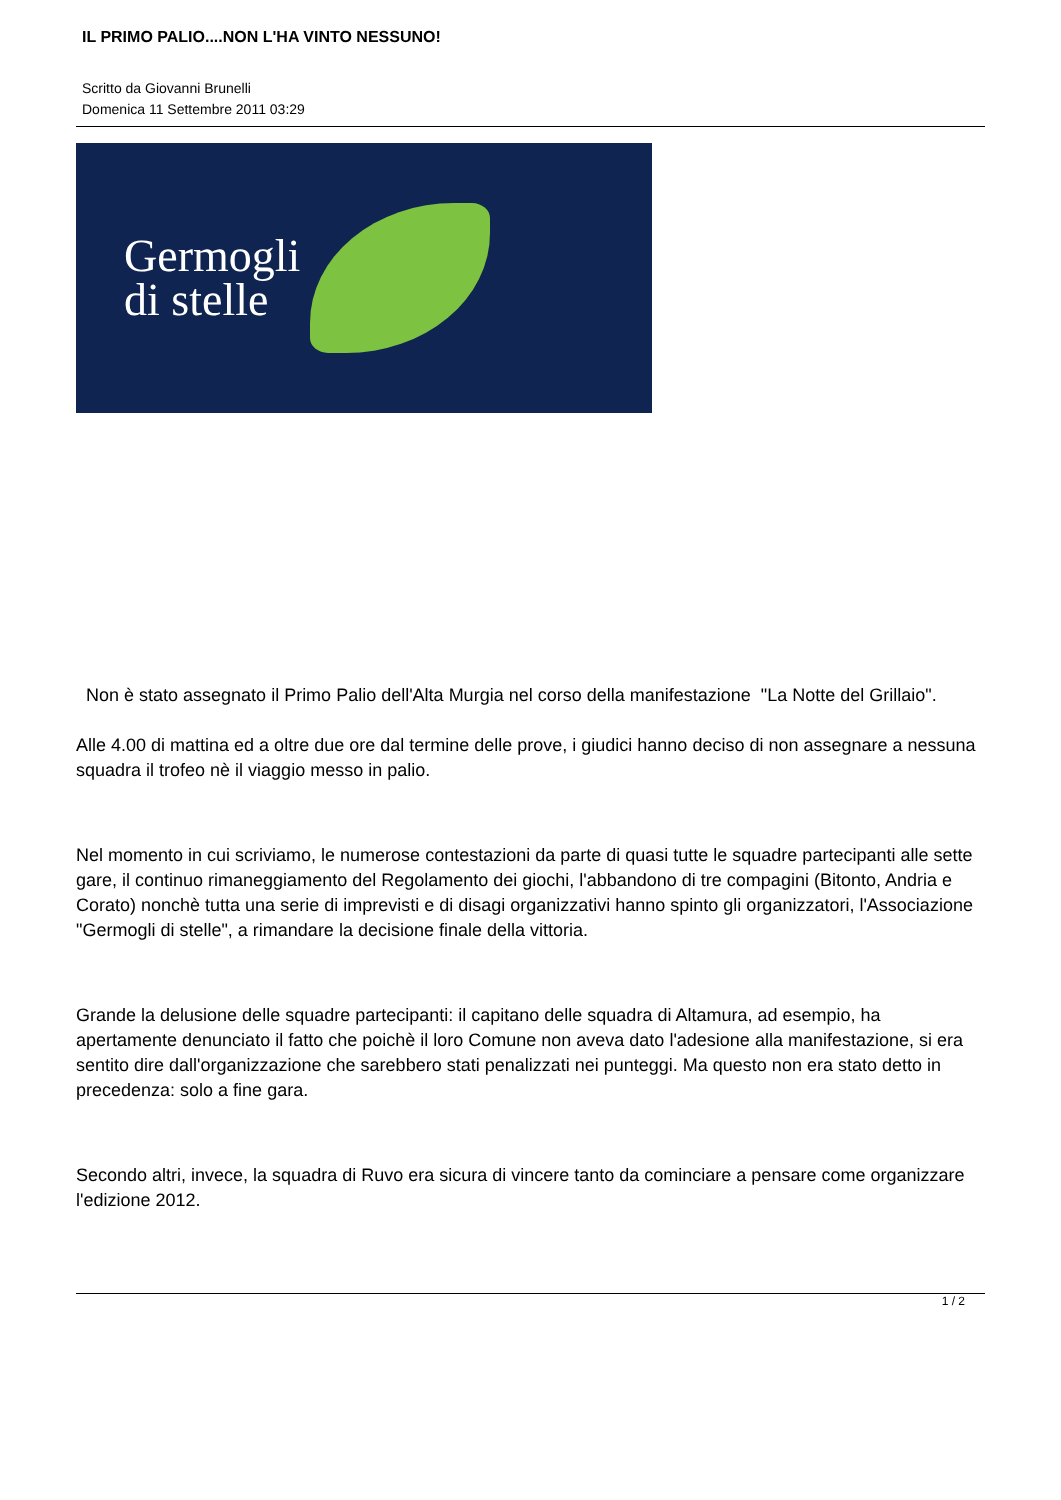IL PRIMO PALIO....NON L'HA VINTO NESSUNO!
Scritto da Giovanni Brunelli
Domenica 11 Settembre 2011 03:29
Germogli
di stelle
Non è stato assegnato il Primo Palio dell'Alta Murgia nel corso della manifestazione "La Notte del Grillaio".
Alle 4.00 di mattina ed a oltre due ore dal termine delle prove, i giudici hanno deciso di non assegnare a nessuna squadra il trofeo nè il viaggio messo in palio.
Nel momento in cui scriviamo, le numerose contestazioni da parte di quasi tutte le squadre partecipanti alle sette gare, il continuo rimaneggiamento del Regolamento dei giochi, l'abbandono di tre compagini (Bitonto, Andria e Corato) nonchè tutta una serie di imprevisti e di disagi organizzativi hanno spinto gli organizzatori, l'Associazione "Germogli di stelle", a rimandare la decisione finale della vittoria.
Grande la delusione delle squadre partecipanti: il capitano delle squadra di Altamura, ad esempio, ha apertamente denunciato il fatto che poichè il loro Comune non aveva dato l'adesione alla manifestazione, si era sentito dire dall'organizzazione che sarebbero stati penalizzati nei punteggi. Ma questo non era stato detto in precedenza: solo a fine gara.
Secondo altri, invece, la squadra di Ruvo era sicura di vincere tanto da cominciare a pensare come organizzare l'edizione 2012.
1 / 2